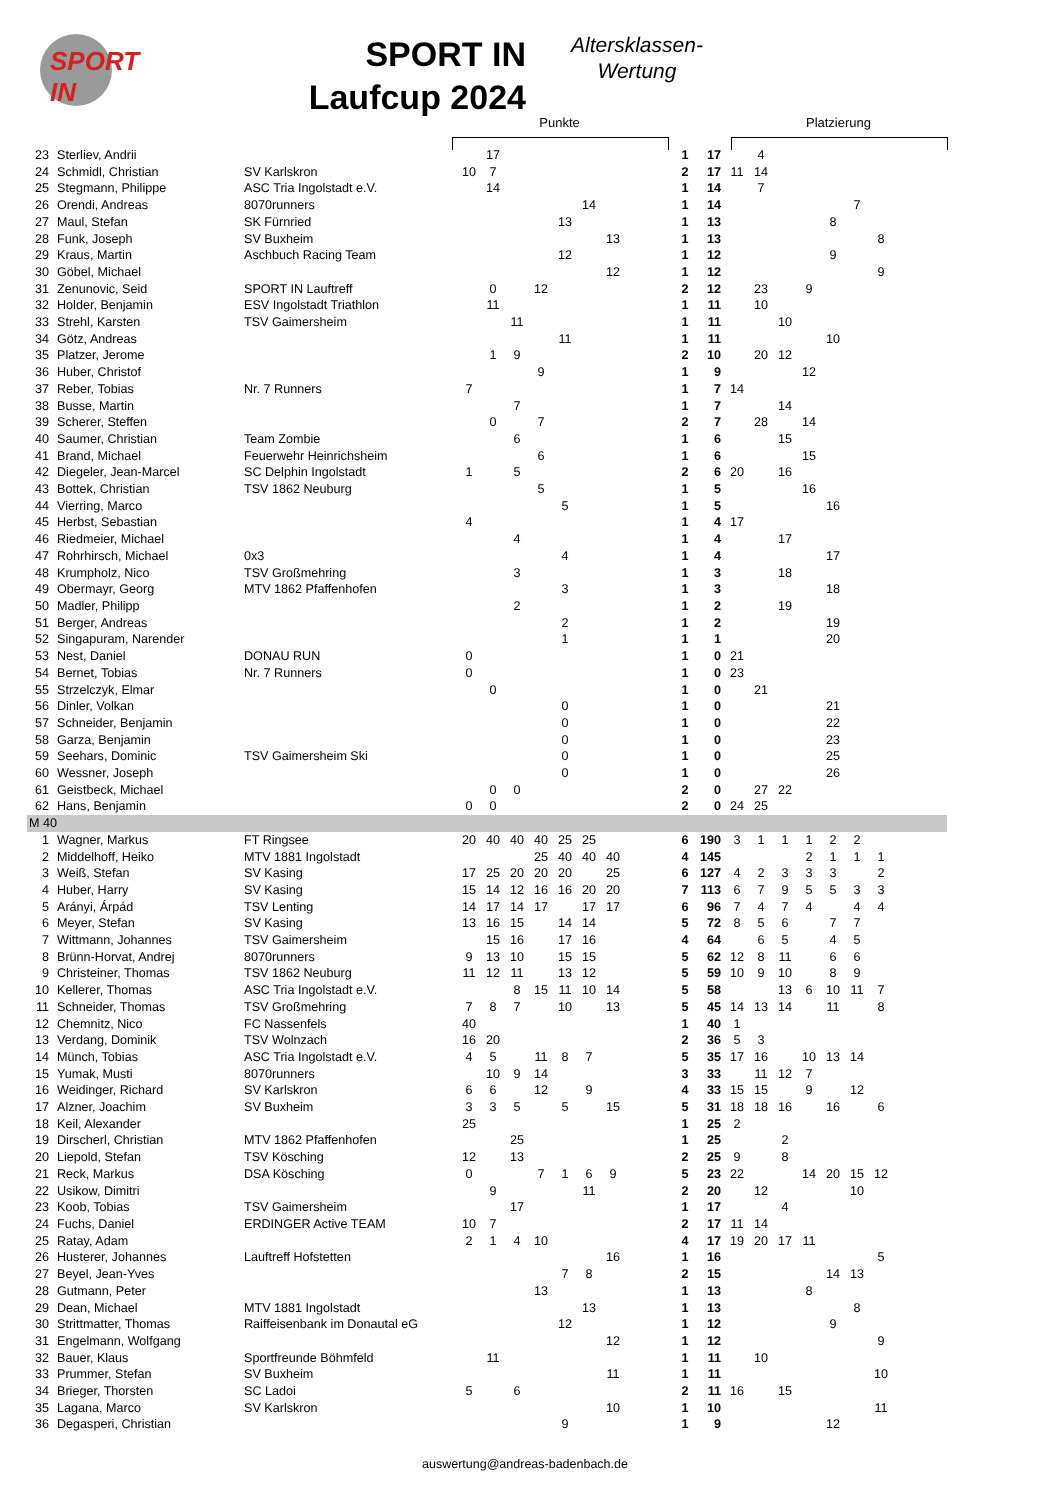SPORT
IN
SPORT IN
Laufcup 2024
Altersklassen-
Wertung
Punkte Platzierung
| 23 | Sterliev, Andrii | | | 17 | | | | | | | 1 | 17 | | 4 | | | | | | |
| 24 | Schmidl, Christian | SV Karlskron | 10 | 7 | | | | | | | 2 | 17 | 11 | 14 | | | | | | |
| 25 | Stegmann, Philippe | ASC Tria Ingolstadt e.V. | | 14 | | | | | | | 1 | 14 | | 7 | | | | | | |
| 26 | Orendi, Andreas | 8070runners | | | | | | 14 | | | 1 | 14 | | | | | | 7 | | |
| 27 | Maul, Stefan | SK Fürnried | | | | | 13 | | | | 1 | 13 | | | | | 8 | | | |
| 28 | Funk, Joseph | SV Buxheim | | | | | | | 13 | | 1 | 13 | | | | | | | 8 | |
| 29 | Kraus, Martin | Aschbuch Racing Team | | | | | 12 | | | | 1 | 12 | | | | | 9 | | | |
| 30 | Göbel, Michael | | | | | | | | 12 | | 1 | 12 | | | | | | | 9 | |
| 31 | Zenunovic, Seid | SPORT IN Lauftreff | | 0 | | 12 | | | | | 2 | 12 | | 23 | | 9 | | | | |
| 32 | Holder, Benjamin | ESV Ingolstadt Triathlon | | 11 | | | | | | | 1 | 11 | | 10 | | | | | | |
| 33 | Strehl, Karsten | TSV Gaimersheim | | | 11 | | | | | | 1 | 11 | | | 10 | | | | | |
| 34 | Götz, Andreas | | | | | | 11 | | | | 1 | 11 | | | | | 10 | | | |
| 35 | Platzer, Jerome | | | 1 | 9 | | | | | | 2 | 10 | | 20 | 12 | | | | | |
| 36 | Huber, Christof | | | | | 9 | | | | | 1 | 9 | | | | 12 | | | | |
| 37 | Reber, Tobias | Nr. 7 Runners | 7 | | | | | | | | 1 | 7 | 14 | | | | | | | |
| 38 | Busse, Martin | | | | 7 | | | | | | 1 | 7 | | | 14 | | | | | |
| 39 | Scherer, Steffen | | | 0 | | 7 | | | | | 2 | 7 | | 28 | | 14 | | | | |
| 40 | Saumer, Christian | Team Zombie | | | 6 | | | | | | 1 | 6 | | | 15 | | | | | |
| 41 | Brand, Michael | Feuerwehr Heinrichsheim | | | | 6 | | | | | 1 | 6 | | | | 15 | | | | |
| 42 | Diegeler, Jean-Marcel | SC Delphin Ingolstadt | 1 | | 5 | | | | | | 2 | 6 | 20 | | 16 | | | | | |
| 43 | Bottek, Christian | TSV 1862 Neuburg | | | | 5 | | | | | 1 | 5 | | | | 16 | | | | |
| 44 | Vierring, Marco | | | | | | 5 | | | | 1 | 5 | | | | | 16 | | | |
| 45 | Herbst, Sebastian | | 4 | | | | | | | | 1 | 4 | 17 | | | | | | | |
| 46 | Riedmeier, Michael | | | | 4 | | | | | | 1 | 4 | | | 17 | | | | | |
| 47 | Rohrhirsch, Michael | 0x3 | | | | | 4 | | | | 1 | 4 | | | | | 17 | | | |
| 48 | Krumpholz, Nico | TSV Großmehring | | | 3 | | | | | | 1 | 3 | | | 18 | | | | | |
| 49 | Obermayr, Georg | MTV 1862 Pfaffenhofen | | | | | 3 | | | | 1 | 3 | | | | | 18 | | | |
| 50 | Madler, Philipp | | | | 2 | | | | | | 1 | 2 | | | 19 | | | | | |
| 51 | Berger, Andreas | | | | | | 2 | | | | 1 | 2 | | | | | 19 | | | |
| 52 | Singapuram, Narender | | | | | | 1 | | | | 1 | 1 | | | | | 20 | | | |
| 53 | Nest, Daniel | DONAU RUN | 0 | | | | | | | | 1 | 0 | 21 | | | | | | | |
| 54 | Bernet, Tobias | Nr. 7 Runners | 0 | | | | | | | | 1 | 0 | 23 | | | | | | | |
| 55 | Strzelczyk, Elmar | | | 0 | | | | | | | 1 | 0 | | 21 | | | | | | |
| 56 | Dinler, Volkan | | | | | | 0 | | | | 1 | 0 | | | | | 21 | | | |
| 57 | Schneider, Benjamin | | | | | | 0 | | | | 1 | 0 | | | | | 22 | | | |
| 58 | Garza, Benjamin | | | | | | 0 | | | | 1 | 0 | | | | | 23 | | | |
| 59 | Seehars, Dominic | TSV Gaimersheim Ski | | | | | 0 | | | | 1 | 0 | | | | | 25 | | | |
| 60 | Wessner, Joseph | | | | | | 0 | | | | 1 | 0 | | | | | 26 | | | |
| 61 | Geistbeck, Michael | | | 0 | 0 | | | | | | 2 | 0 | | 27 | 22 | | | | | |
| 62 | Hans, Benjamin | | 0 | 0 | | | | | | | 2 | 0 | 24 | 25 | | | | | | |
| M 40 | | | | | | | | | | | | | | | | | | | | |
| 1 | Wagner, Markus | FT Ringsee | 20 | 40 | 40 | 40 | 25 | 25 | | | 6 | 190 | 3 | 1 | 1 | 1 | 2 | 2 | | |
| 2 | Middelhoff, Heiko | MTV 1881 Ingolstadt | | | | 25 | 40 | 40 | 40 | | 4 | 145 | | | | 2 | 1 | 1 | 1 | |
| 3 | Weiß, Stefan | SV Kasing | 17 | 25 | 20 | 20 | 20 | | 25 | | 6 | 127 | 4 | 2 | 3 | 3 | 3 | | 2 | |
| 4 | Huber, Harry | SV Kasing | 15 | 14 | 12 | 16 | 16 | 20 | 20 | | 7 | 113 | 6 | 7 | 9 | 5 | 5 | 3 | 3 | |
| 5 | Arányi, Árpád | TSV Lenting | 14 | 17 | 14 | 17 | | 17 | 17 | | 6 | 96 | 7 | 4 | 7 | 4 | | 4 | 4 | |
| 6 | Meyer, Stefan | SV Kasing | 13 | 16 | 15 | | 14 | 14 | | | 5 | 72 | 8 | 5 | 6 | | 7 | 7 | | |
| 7 | Wittmann, Johannes | TSV Gaimersheim | | 15 | 16 | | 17 | 16 | | | 4 | 64 | | 6 | 5 | | 4 | 5 | | |
| 8 | Brünn-Horvat, Andrej | 8070runners | 9 | 13 | 10 | | 15 | 15 | | | 5 | 62 | 12 | 8 | 11 | | 6 | 6 | | |
| 9 | Christeiner, Thomas | TSV 1862 Neuburg | 11 | 12 | 11 | | 13 | 12 | | | 5 | 59 | 10 | 9 | 10 | | 8 | 9 | | |
| 10 | Kellerer, Thomas | ASC Tria Ingolstadt e.V. | | | 8 | 15 | 11 | 10 | 14 | | 5 | 58 | | | 13 | 6 | 10 | 11 | 7 | |
| 11 | Schneider, Thomas | TSV Großmehring | 7 | 8 | 7 | | 10 | | 13 | | 5 | 45 | 14 | 13 | 14 | | 11 | | 8 | |
| 12 | Chemnitz, Nico | FC Nassenfels | 40 | | | | | | | | 1 | 40 | 1 | | | | | | | |
| 13 | Verdang, Dominik | TSV Wolnzach | 16 | 20 | | | | | | | 2 | 36 | 5 | 3 | | | | | | |
| 14 | Münch, Tobias | ASC Tria Ingolstadt e.V. | 4 | 5 | | 11 | 8 | 7 | | | 5 | 35 | 17 | 16 | | 10 | 13 | 14 | | |
| 15 | Yumak, Musti | 8070runners | | 10 | 9 | 14 | | | | | 3 | 33 | | 11 | 12 | 7 | | | | |
| 16 | Weidinger, Richard | SV Karlskron | 6 | 6 | | 12 | | 9 | | | 4 | 33 | 15 | 15 | | 9 | | 12 | | |
| 17 | Alzner, Joachim | SV Buxheim | 3 | 3 | 5 | | 5 | | 15 | | 5 | 31 | 18 | 18 | 16 | | 16 | | 6 | |
| 18 | Keil, Alexander | | 25 | | | | | | | | 1 | 25 | 2 | | | | | | | |
| 19 | Dirscherl, Christian | MTV 1862 Pfaffenhofen | | | 25 | | | | | | 1 | 25 | | | 2 | | | | | |
| 20 | Liepold, Stefan | TSV Kösching | 12 | | 13 | | | | | | 2 | 25 | 9 | | 8 | | | | | |
| 21 | Reck, Markus | DSA Kösching | 0 | | | 7 | 1 | 6 | 9 | | 5 | 23 | 22 | | | 14 | 20 | 15 | 12 | |
| 22 | Usikow, Dimitri | | | 9 | | | | 11 | | | 2 | 20 | | 12 | | | | 10 | | |
| 23 | Koob, Tobias | TSV Gaimersheim | | | 17 | | | | | | 1 | 17 | | | 4 | | | | | |
| 24 | Fuchs, Daniel | ERDINGER Active TEAM | 10 | 7 | | | | | | | 2 | 17 | 11 | 14 | | | | | | |
| 25 | Ratay, Adam | | 2 | 1 | 4 | 10 | | | | | 4 | 17 | 19 | 20 | 17 | 11 | | | | |
| 26 | Husterer, Johannes | Lauftreff Hofstetten | | | | | | | 16 | | 1 | 16 | | | | | | | 5 | |
| 27 | Beyel, Jean-Yves | | | | | | 7 | 8 | | | 2 | 15 | | | | | 14 | 13 | | |
| 28 | Gutmann, Peter | | | | | 13 | | | | | 1 | 13 | | | | 8 | | | | |
| 29 | Dean, Michael | MTV 1881 Ingolstadt | | | | | | 13 | | | 1 | 13 | | | | | | 8 | | |
| 30 | Strittmatter, Thomas | Raiffeisenbank im Donautal eG | | | | | 12 | | | | 1 | 12 | | | | | 9 | | | |
| 31 | Engelmann, Wolfgang | | | | | | | | 12 | | 1 | 12 | | | | | | | 9 | |
| 32 | Bauer, Klaus | Sportfreunde Böhmfeld | | 11 | | | | | | | 1 | 11 | | 10 | | | | | | |
| 33 | Prummer, Stefan | SV Buxheim | | | | | | | 11 | | 1 | 11 | | | | | | | 10 | |
| 34 | Brieger, Thorsten | SC Ladoi | 5 | | 6 | | | | | | 2 | 11 | 16 | | 15 | | | | | |
| 35 | Lagana, Marco | SV Karlskron | | | | | | | 10 | | 1 | 10 | | | | | | | 11 | |
| 36 | Degasperi, Christian | | | | | | 9 | | | | 1 | 9 | | | | | 12 | | | |
auswertung@andreas-badenbach.de